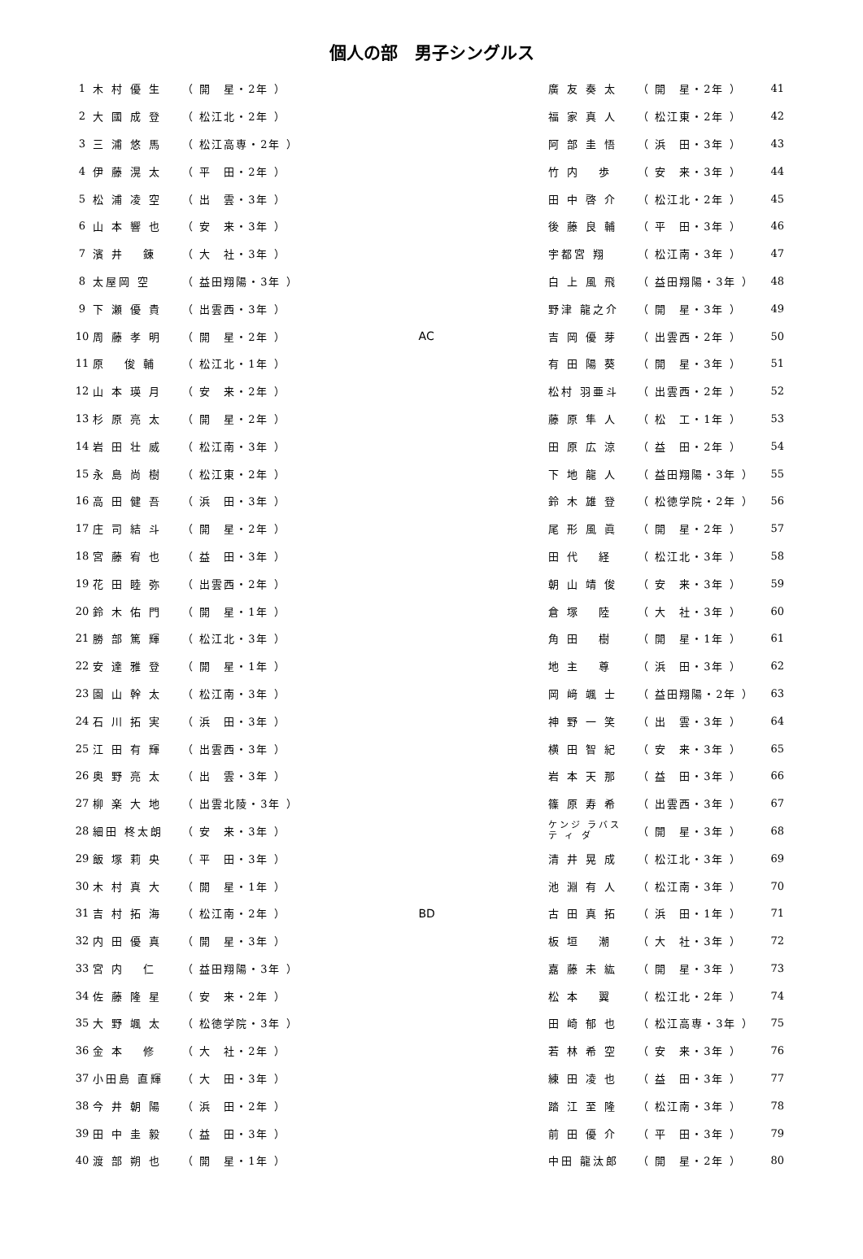個人の部　男子シングルス
| 1 | 木 村 優 生 | （ 開 星・2年 ） | | | 廣 友 奏 太 | （ 開 星・2年 ） | 41 |
| 2 | 大 國 成 登 | （ 松江北・2年 ） | | | 福 家 真 人 | （ 松江東・2年 ） | 42 |
| 3 | 三 浦 悠 馬 | （ 松江高専・2年 ） | | | 阿 部 圭 悟 | （ 浜 田・3年 ） | 43 |
| 4 | 伊 藤 滉 太 | （ 平 田・2年 ） | | | 竹 内 歩 | （ 安 来・3年 ） | 44 |
| 5 | 松 浦 凌 空 | （ 出 雲・3年 ） | | | 田 中 啓 介 | （ 松江北・2年 ） | 45 |
| 6 | 山 本 響 也 | （ 安 来・3年 ） | | | 後 藤 良 輔 | （ 平 田・3年 ） | 46 |
| 7 | 濱 井 錬 | （ 大 社・3年 ） | | | 宇都宮 翔 | （ 松江南・3年 ） | 47 |
| 8 | 太屋岡 空 | （ 益田翔陽・3年 ） | | | 白 上 風 飛 | （ 益田翔陽・3年 ） | 48 |
| 9 | 下 瀬 優 貴 | （ 出雲西・3年 ） | | | 野津 龍之介 | （ 開 星・3年 ） | 49 |
| 10 | 周 藤 孝 明 | （ 開 星・2年 ） | A | C | 吉 岡 優 芽 | （ 出雲西・2年 ） | 50 |
| 11 | 原 俊 輔 | （ 松江北・1年 ） | | | 有 田 陽 葵 | （ 開 星・3年 ） | 51 |
| 12 | 山 本 瑛 月 | （ 安 来・2年 ） | | | 松村 羽亜斗 | （ 出雲西・2年 ） | 52 |
| 13 | 杉 原 亮 太 | （ 開 星・2年 ） | | | 藤 原 隼 人 | （ 松 工・1年 ） | 53 |
| 14 | 岩 田 壮 威 | （ 松江南・3年 ） | | | 田 原 広 涼 | （ 益 田・2年 ） | 54 |
| 15 | 永 島 尚 樹 | （ 松江東・2年 ） | | | 下 地 龍 人 | （ 益田翔陽・3年 ） | 55 |
| 16 | 高 田 健 吾 | （ 浜 田・3年 ） | | | 鈴 木 雄 登 | （ 松徳学院・2年 ） | 56 |
| 17 | 庄 司 結 斗 | （ 開 星・2年 ） | | | 尾 形 風 眞 | （ 開 星・2年 ） | 57 |
| 18 | 宮 藤 宥 也 | （ 益 田・3年 ） | | | 田 代 経 | （ 松江北・3年 ） | 58 |
| 19 | 花 田 睦 弥 | （ 出雲西・2年 ） | | | 朝 山 靖 俊 | （ 安 来・3年 ） | 59 |
| 20 | 鈴 木 佑 門 | （ 開 星・1年 ） | | | 倉 塚 陸 | （ 大 社・3年 ） | 60 |
| 21 | 勝 部 篤 輝 | （ 松江北・3年 ） | | | 角 田 樹 | （ 開 星・1年 ） | 61 |
| 22 | 安 達 雅 登 | （ 開 星・1年 ） | | | 地 主 尊 | （ 浜 田・3年 ） | 62 |
| 23 | 園 山 幹 太 | （ 松江南・3年 ） | | | 岡 﨑 颯 士 | （ 益田翔陽・2年 ） | 63 |
| 24 | 石 川 拓 実 | （ 浜 田・3年 ） | | | 神 野 一 笑 | （ 出 雲・3年 ） | 64 |
| 25 | 江 田 有 輝 | （ 出雲西・3年 ） | | | 横 田 智 紀 | （ 安 来・3年 ） | 65 |
| 26 | 奥 野 亮 太 | （ 出 雲・3年 ） | | | 岩 本 天 那 | （ 益 田・3年 ） | 66 |
| 27 | 柳 楽 大 地 | （ 出雲北陵・3年 ） | | | 篠 原 寿 希 | （ 出雲西・3年 ） | 67 |
| 28 | 細田 柊太朗 | （ 安 来・3年 ） | | | ケンジ ラバス テ ィ ダ | （ 開 星・3年 ） | 68 |
| 29 | 飯 塚 莉 央 | （ 平 田・3年 ） | | | 清 井 晃 成 | （ 松江北・3年 ） | 69 |
| 30 | 木 村 真 大 | （ 開 星・1年 ） | | | 池 淵 有 人 | （ 松江南・3年 ） | 70 |
| 31 | 吉 村 拓 海 | （ 松江南・2年 ） | B | D | 古 田 真 拓 | （ 浜 田・1年 ） | 71 |
| 32 | 内 田 優 真 | （ 開 星・3年 ） | | | 板 垣 潮 | （ 大 社・3年 ） | 72 |
| 33 | 宮 内 仁 | （ 益田翔陽・3年 ） | | | 嘉 藤 未 紘 | （ 開 星・3年 ） | 73 |
| 34 | 佐 藤 隆 星 | （ 安 来・2年 ） | | | 松 本 翼 | （ 松江北・2年 ） | 74 |
| 35 | 大 野 颯 太 | （ 松徳学院・3年 ） | | | 田 崎 郁 也 | （ 松江高専・3年 ） | 75 |
| 36 | 金 本 修 | （ 大 社・2年 ） | | | 若 林 希 空 | （ 安 来・3年 ） | 76 |
| 37 | 小田島 直輝 | （ 大 田・3年 ） | | | 練 田 凌 也 | （ 益 田・3年 ） | 77 |
| 38 | 今 井 朝 陽 | （ 浜 田・2年 ） | | | 踏 江 至 隆 | （ 松江南・3年 ） | 78 |
| 39 | 田 中 圭 毅 | （ 益 田・3年 ） | | | 前 田 優 介 | （ 平 田・3年 ） | 79 |
| 40 | 渡 部 朔 也 | （ 開 星・1年 ） | | | 中田 龍汰郎 | （ 開 星・2年 ） | 80 |